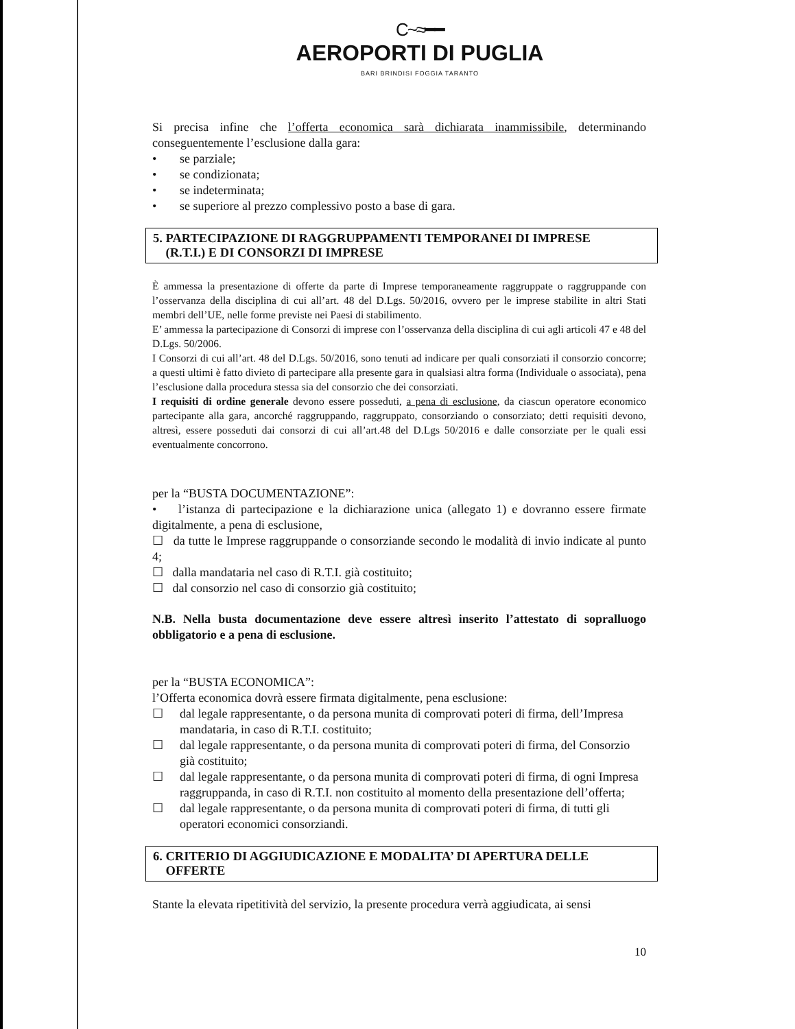C~≈━━
AEROPORTI DI PUGLIA
BARI BRINDISI FOGGIA TARANTO
Si precisa infine che l’offerta economica sarà dichiarata inammissibile, determinando conseguentemente l’esclusione dalla gara:
• se parziale;
• se condizionata;
• se indeterminata;
• se superiore al prezzo complessivo posto a base di gara.
5. PARTECIPAZIONE DI RAGGRUPPAMENTI TEMPORANEI DI IMPRESE
(R.T.I.) E DI CONSORZI DI IMPRESE
È ammessa la presentazione di offerte da parte di Imprese temporaneamente raggruppate o raggruppande con l’osservanza della disciplina di cui all’art. 48 del D.Lgs. 50/2016, ovvero per le imprese stabilite in altri Stati membri dell’UE, nelle forme previste nei Paesi di stabilimento.
E’ ammessa la partecipazione di Consorzi di imprese con l’osservanza della disciplina di cui agli articoli 47 e 48 del D.Lgs. 50/2006.
I Consorzi di cui all’art. 48 del D.Lgs. 50/2016, sono tenuti ad indicare per quali consorziati il consorzio concorre; a questi ultimi è fatto divieto di partecipare alla presente gara in qualsiasi altra forma (Individuale o associata), pena l’esclusione dalla procedura stessa sia del consorzio che dei consorziati.
I requisiti di ordine generale devono essere posseduti, a pena di esclusione, da ciascun operatore economico partecipante alla gara, ancorché raggruppando, raggruppato, consorziando o consorziato; detti requisiti devono, altresì, essere posseduti dai consorzi di cui all’art.48 del D.Lgs 50/2016 e dalle consorziate per le quali essi eventualmente concorrono.
per la “BUSTA DOCUMENTAZIONE”:
• l’istanza di partecipazione e la dichiarazione unica (allegato 1) e dovranno essere firmate digitalmente, a pena di esclusione,
☐ da tutte le Imprese raggruppande o consorziande secondo le modalità di invio indicate al punto 4;
☐ dalla mandataria nel caso di R.T.I. già costituito;
☐ dal consorzio nel caso di consorzio già costituito;
N.B. Nella busta documentazione deve essere altresì inserito l’attestato di sopralluogo obbligatorio e a pena di esclusione.
per la “BUSTA ECONOMICA”:
l’Offerta economica dovrà essere firmata digitalmente, pena esclusione:
☐ dal legale rappresentante, o da persona munita di comprovati poteri di firma, dell’Impresa mandataria, in caso di R.T.I. costituito;
☐ dal legale rappresentante, o da persona munita di comprovati poteri di firma, del Consorzio già costituito;
☐ dal legale rappresentante, o da persona munita di comprovati poteri di firma, di ogni Impresa raggruppanda, in caso di R.T.I. non costituito al momento della presentazione dell’offerta;
☐ dal legale rappresentante, o da persona munita di comprovati poteri di firma, di tutti gli operatori economici consorziandi.
6. CRITERIO DI AGGIUDICAZIONE E MODALITA’ DI APERTURA DELLE
OFFERTE
Stante la elevata ripetitività del servizio, la presente procedura verrà aggiudicata, ai sensi
10